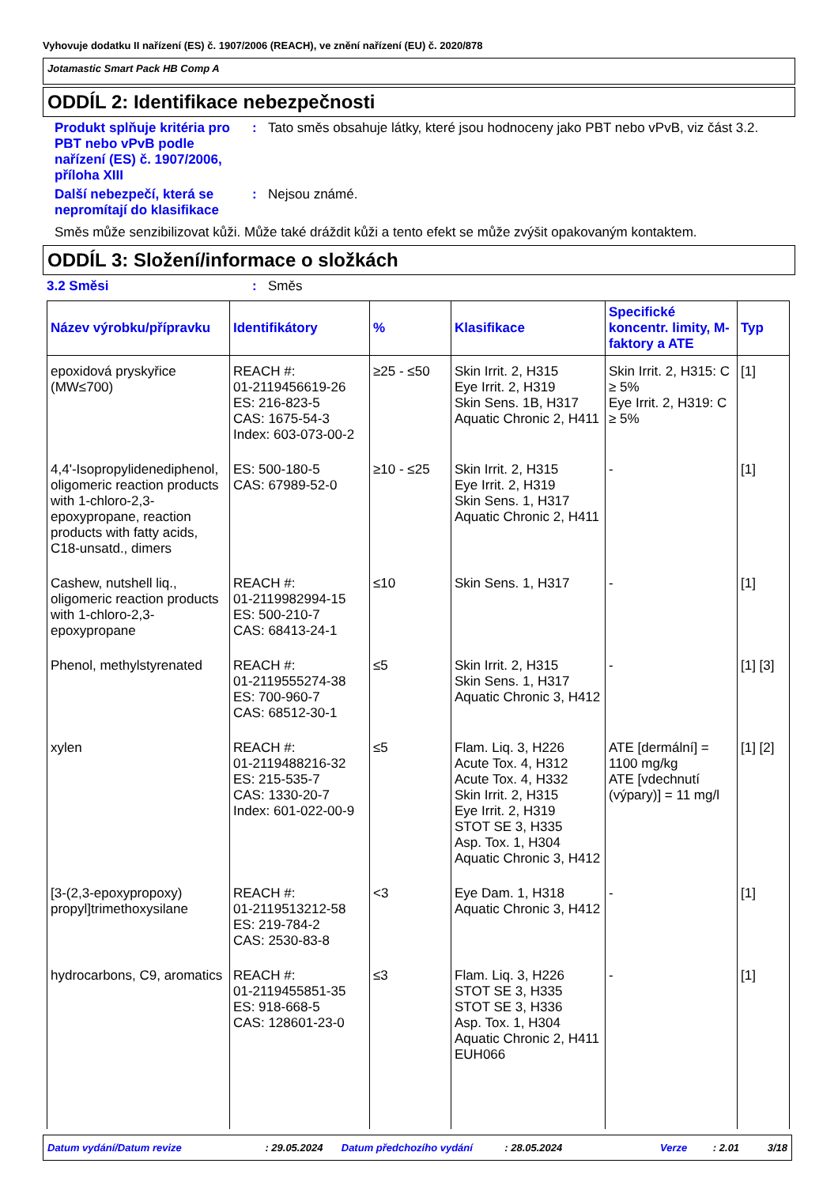Vyhovuje dodatku II nařízení (ES) č. 1907/2006 (REACH), ve znění nařízení (EU) č. 2020/878
Jotamastic Smart Pack HB Comp A
ODDÍL 2: Identifikace nebezpečnosti
Produkt splňuje kritéria pro PBT nebo vPvB podle nařízení (ES) č. 1907/2006, příloha XIII
: Tato směs obsahuje látky, které jsou hodnoceny jako PBT nebo vPvB, viz část 3.2.
Další nebezpečí, která se nepromítají do klasifikace
: Nejsou známé.
Směs může senzibilizovat kůži. Může také dráždit kůži a tento efekt se může zvýšit opakovaným kontaktem.
ODDÍL 3: Složení/informace o složkách
3.2 Směsi : Směs
| Název výrobku/přípravku | Identifikátory | % | Klasifikace | Specifické koncentr. limity, M-faktory a ATE | Typ |
| --- | --- | --- | --- | --- | --- |
| epoxidová pryskyřice (MW≤700) | REACH #: 01-2119456619-26 ES: 216-823-5 CAS: 1675-54-3 Index: 603-073-00-2 | ≥25 - ≤50 | Skin Irrit. 2, H315 Eye Irrit. 2, H319 Skin Sens. 1B, H317 Aquatic Chronic 2, H411 | Skin Irrit. 2, H315: C ≥ 5% Eye Irrit. 2, H319: C ≥ 5% | [1] |
| 4,4'-Isopropylidenediphenol, oligomeric reaction products with 1-chloro-2,3-epoxypropane, reaction products with fatty acids, C18-unsatd., dimers | ES: 500-180-5 CAS: 67989-52-0 | ≥10 - ≤25 | Skin Irrit. 2, H315 Eye Irrit. 2, H319 Skin Sens. 1, H317 Aquatic Chronic 2, H411 | - | [1] |
| Cashew, nutshell liq., oligomeric reaction products with 1-chloro-2,3-epoxypropane | REACH #: 01-2119982994-15 ES: 500-210-7 CAS: 68413-24-1 | ≤10 | Skin Sens. 1, H317 | - | [1] |
| Phenol, methylstyrenated | REACH #: 01-2119555274-38 ES: 700-960-7 CAS: 68512-30-1 | ≤5 | Skin Irrit. 2, H315 Skin Sens. 1, H317 Aquatic Chronic 3, H412 | - | [1] [3] |
| xylen | REACH #: 01-2119488216-32 ES: 215-535-7 CAS: 1330-20-7 Index: 601-022-00-9 | ≤5 | Flam. Liq. 3, H226 Acute Tox. 4, H312 Acute Tox. 4, H332 Skin Irrit. 2, H315 Eye Irrit. 2, H319 STOT SE 3, H335 Asp. Tox. 1, H304 Aquatic Chronic 3, H412 | ATE [dermální] = 1100 mg/kg ATE [vdechnutí (výpary)] = 11 mg/l | [1] [2] |
| [3-(2,3-epoxypropoxy) propyl]trimethoxysilane | REACH #: 01-2119513212-58 ES: 219-784-2 CAS: 2530-83-8 | <3 | Eye Dam. 1, H318 Aquatic Chronic 3, H412 | - | [1] |
| hydrocarbons, C9, aromatics | REACH #: 01-2119455851-35 ES: 918-668-5 CAS: 128601-23-0 | ≤3 | Flam. Liq. 3, H226 STOT SE 3, H335 STOT SE 3, H336 Asp. Tox. 1, H304 Aquatic Chronic 2, H411 EUH066 | - | [1] |
Datum vydání/Datum revize: 29.05.2024 Datum předchozího vydání: 28.05.2024 Verze: 2.01 3/18